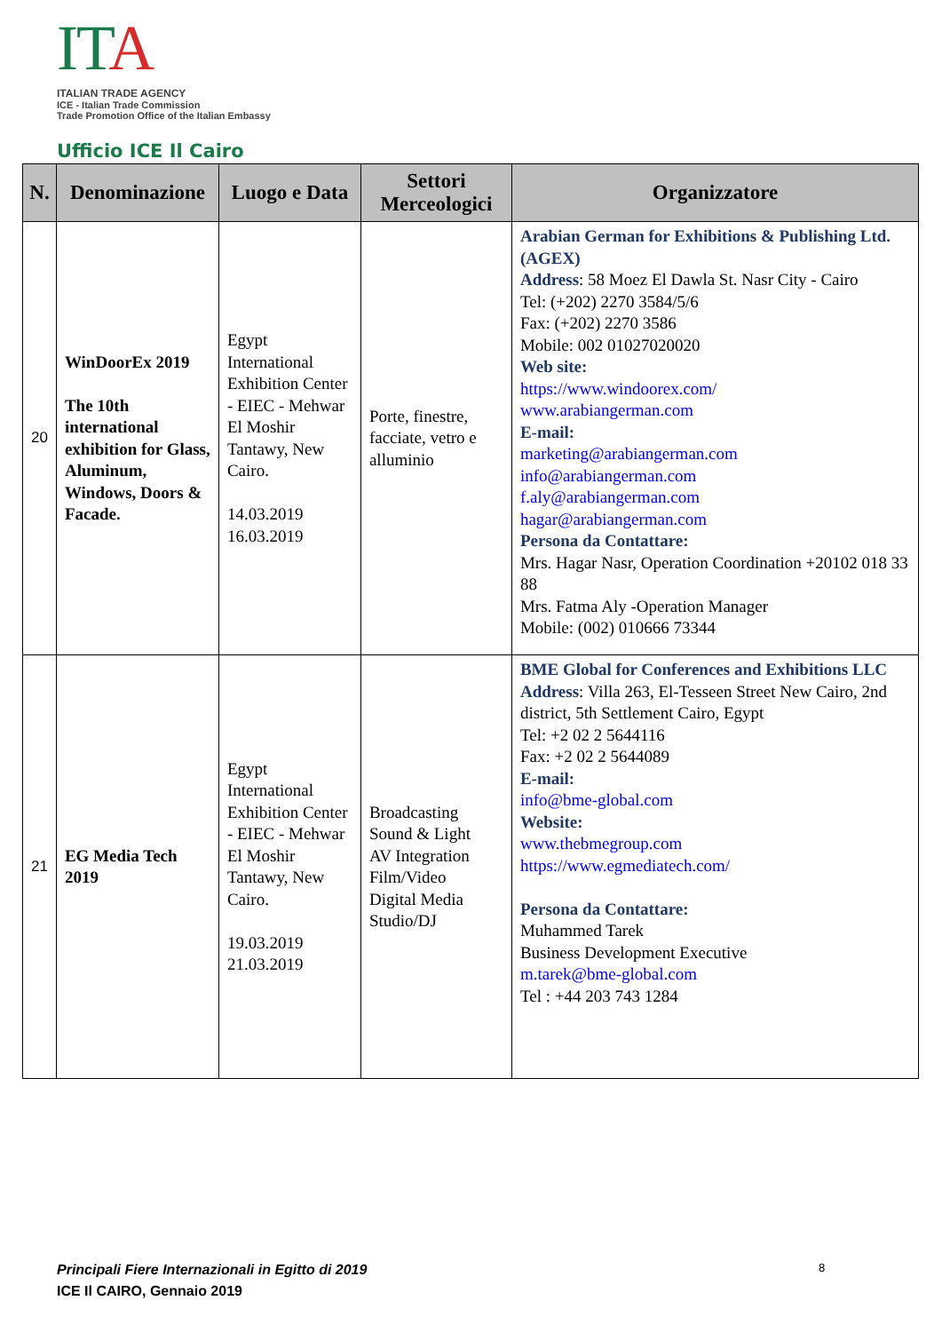IT A
ITALIAN TRADE AGENCY
ICE - Italian Trade Commission
Trade Promotion Office of the Italian Embassy
Ufficio ICE Il Cairo
| N. | Denominazione | Luogo e Data | Settori Merceologici | Organizzatore |
| --- | --- | --- | --- | --- |
| 20 | WinDoorEx 2019 The 10th international exhibition for Glass, Aluminum, Windows, Doors & Facade. | Egypt International Exhibition Center - EIEC - Mehwar El Moshir Tantawy, New Cairo. 14.03.2019 16.03.2019 | Porte, finestre, facciate, vetro e alluminio | Arabian German for Exhibitions & Publishing Ltd. (AGEX) Address : 58 Moez El Dawla St. Nasr City - Cairo Tel: (+202) 2270 3584/5/6 Fax: (+202) 2270 3586 Mobile: 002 01027020020 Web site: https://www.windoorex.com/ www.arabiangerman.com E-mail: marketing@arabiangerman.com info@arabiangerman.com f.aly@arabiangerman.com hagar@arabiangerman.com Persona da Contattare: Mrs. Hagar Nasr, Operation Coordination +20102 018 33 88 Mrs. Fatma Aly -Operation Manager Mobile: (002) 010666 73344 |
| 21 | EG Media Tech 2019 | Egypt International Exhibition Center - EIEC - Mehwar El Moshir Tantawy, New Cairo. 19.03.2019 21.03.2019 | Broadcasting Sound & Light AV Integration Film/Video Digital Media Studio/DJ | BME Global for Conferences and Exhibitions LLC Address : Villa 263, El-Tesseen Street New Cairo, 2nd district, 5th Settlement Cairo, Egypt Tel: +2 02 2 5644116 Fax: +2 02 2 5644089 E-mail: info@bme-global.com Website: www.thebmegroup.com https://www.egmediatech.com/ Persona da Contattare: Muhammed Tarek Business Development Executive m.tarek@bme-global.com Tel : +44 203 743 1284 |
Principali Fiere Internazionali in Egitto di 2019
ICE Il CAIRO, Gennaio 2019
8